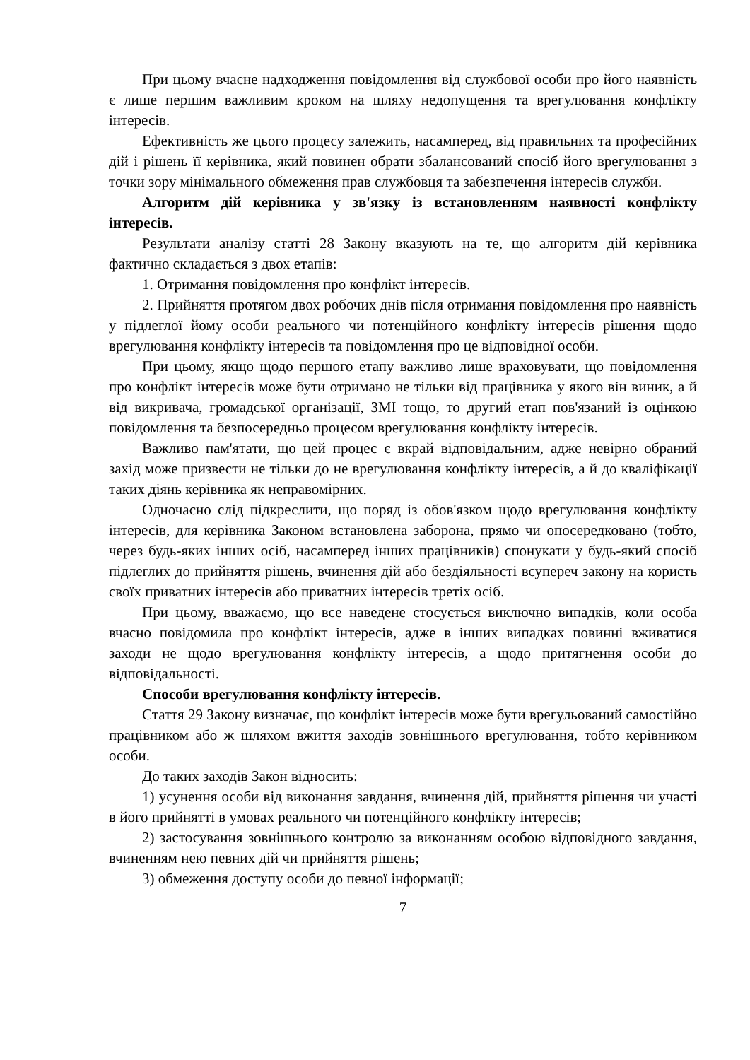При цьому вчасне надходження повідомлення від службової особи про його наявність є лише першим важливим кроком на шляху недопущення та врегулювання конфлікту інтересів.
Ефективність же цього процесу залежить, насамперед, від правильних та професійних дій і рішень її керівника, який повинен обрати збалансований спосіб його врегулювання з точки зору мінімального обмеження прав службовця та забезпечення інтересів служби.
Алгоритм дій керівника у зв'язку із встановленням наявності конфлікту інтересів.
Результати аналізу статті 28 Закону вказують на те, що алгоритм дій керівника фактично складається з двох етапів:
1. Отримання повідомлення про конфлікт інтересів.
2. Прийняття протягом двох робочих днів після отримання повідомлення про наявність у підлеглої йому особи реального чи потенційного конфлікту інтересів рішення щодо врегулювання конфлікту інтересів та повідомлення про це відповідної особи.
При цьому, якщо щодо першого етапу важливо лише враховувати, що повідомлення про конфлікт інтересів може бути отримано не тільки від працівника у якого він виник, а й від викривача, громадської організації, ЗМІ тощо, то другий етап пов'язаний із оцінкою повідомлення та безпосередньо процесом врегулювання конфлікту інтересів.
Важливо пам'ятати, що цей процес є вкрай відповідальним, адже невірно обраний захід може призвести не тільки до не врегулювання конфлікту інтересів, а й до кваліфікації таких діянь керівника як неправомірних.
Одночасно слід підкреслити, що поряд із обов'язком щодо врегулювання конфлікту інтересів, для керівника Законом встановлена заборона, прямо чи опосередковано (тобто, через будь-яких інших осіб, насамперед інших працівників) спонукати у будь-який спосіб підлеглих до прийняття рішень, вчинення дій або бездіяльності всупереч закону на користь своїх приватних інтересів або приватних інтересів третіх осіб.
При цьому, вважаємо, що все наведене стосується виключно випадків, коли особа вчасно повідомила про конфлікт інтересів, адже в інших випадках повинні вживатися заходи не щодо врегулювання конфлікту інтересів, а щодо притягнення особи до відповідальності.
Способи врегулювання конфлікту інтересів.
Стаття 29 Закону визначає, що конфлікт інтересів може бути врегульований самостійно працівником або ж шляхом вжиття заходів зовнішнього врегулювання, тобто керівником особи.
До таких заходів Закон відносить:
1) усунення особи від виконання завдання, вчинення дій, прийняття рішення чи участі в його прийнятті в умовах реального чи потенційного конфлікту інтересів;
2) застосування зовнішнього контролю за виконанням особою відповідного завдання, вчиненням нею певних дій чи прийняття рішень;
3) обмеження доступу особи до певної інформації;
7